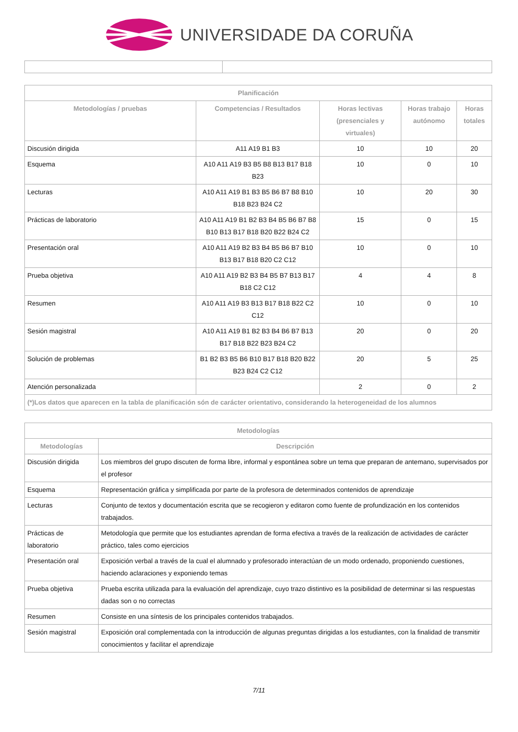UNIVERSIDADE DA CORUÑA
| Planificación | | | | |
| --- | --- | --- | --- | --- |
| Metodologías / pruebas | Competencias / Resultados | Horas lectivas (presenciales y virtuales) | Horas trabajo autónomo | Horas totales |
| Discusión dirigida | A11 A19 B1 B3 | 10 | 10 | 20 |
| Esquema | A10 A11 A19 B3 B5 B8 B13 B17 B18 B23 | 10 | 0 | 10 |
| Lecturas | A10 A11 A19 B1 B3 B5 B6 B7 B8 B10 B18 B23 B24 C2 | 10 | 20 | 30 |
| Prácticas de laboratorio | A10 A11 A19 B1 B2 B3 B4 B5 B6 B7 B8 B10 B13 B17 B18 B20 B22 B24 C2 | 15 | 0 | 15 |
| Presentación oral | A10 A11 A19 B2 B3 B4 B5 B6 B7 B10 B13 B17 B18 B20 C2 C12 | 10 | 0 | 10 |
| Prueba objetiva | A10 A11 A19 B2 B3 B4 B5 B7 B13 B17 B18 C2 C12 | 4 | 4 | 8 |
| Resumen | A10 A11 A19 B3 B13 B17 B18 B22 C2 C12 | 10 | 0 | 10 |
| Sesión magistral | A10 A11 A19 B1 B2 B3 B4 B6 B7 B13 B17 B18 B22 B23 B24 C2 | 20 | 0 | 20 |
| Solución de problemas | B1 B2 B3 B5 B6 B10 B17 B18 B20 B22 B23 B24 C2 C12 | 20 | 5 | 25 |
| Atención personalizada | | 2 | 0 | 2 |
| (*)Los datos que aparecen en la tabla de planificación són de carácter orientativo, considerando la heterogeneidad de los alumnos | | | | |
| Metodologías | |
| --- | --- |
| Metodologías | Descripción |
| Discusión dirigida | Los miembros del grupo discuten de forma libre, informal y espontánea sobre un tema que preparan de antemano, supervisados por el profesor |
| Esquema | Representación gráfica y simplificada por parte de la profesora de determinados contenidos de aprendizaje |
| Lecturas | Conjunto de textos y documentación escrita que se recogieron y editaron como fuente de profundización en los contenidos trabajados. |
| Prácticas de laboratorio | Metodología que permite que los estudiantes aprendan de forma efectiva a través de la realización de actividades de carácter práctico, tales como ejercicios |
| Presentación oral | Exposición verbal a través de la cual el alumnado y profesorado interactúan de un modo ordenado, proponiendo cuestiones, haciendo aclaraciones y exponiendo temas |
| Prueba objetiva | Prueba escrita utilizada para la evaluación del aprendizaje, cuyo trazo distintivo es la posibilidad de determinar si las respuestas dadas son o no correctas |
| Resumen | Consiste en una síntesis de los principales contenidos trabajados. |
| Sesión magistral | Exposición oral complementada con la introducción de algunas preguntas dirigidas a los estudiantes, con la finalidad de transmitir conocimientos y facilitar el aprendizaje |
7/11